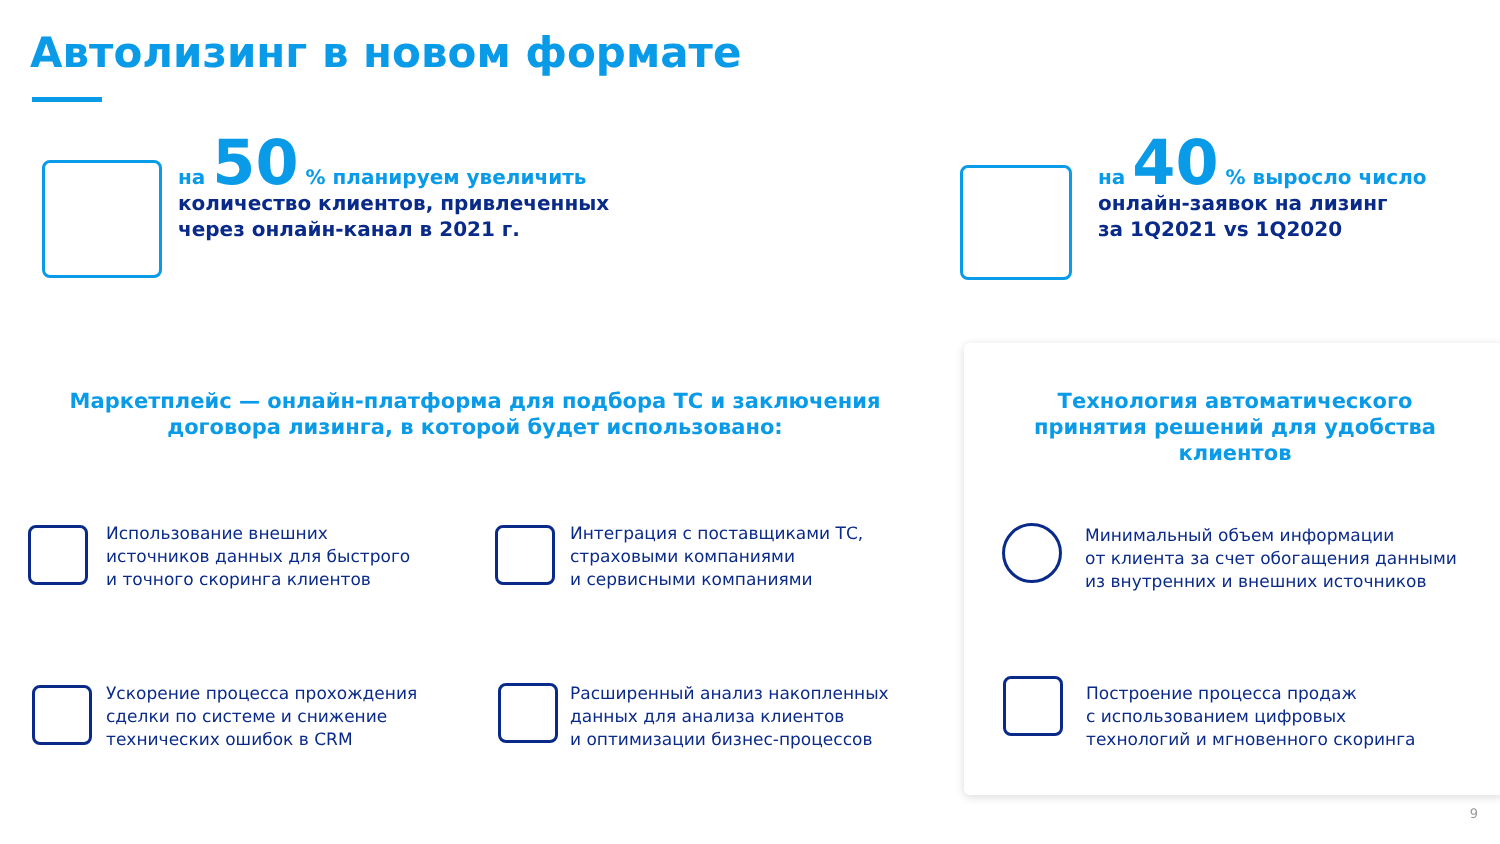Автолизинг в новом формате
на 50 % планируем увеличить
количество клиентов, привлеченных
через онлайн-канал в 2021 г.
на 40 % выросло число
онлайн-заявок на лизинг
за 1Q2021 vs 1Q2020
Маркетплейс — онлайн-платформа для подбора ТС и заключения договора лизинга, в которой будет использовано:
Технология автоматического принятия решений для удобства клиентов
Использование внешних
источников данных для быстрого
и точного скоринга клиентов
Интеграция с поставщиками ТС,
страховыми компаниями
и сервисными компаниями
Минимальный объем информации
от клиента за счет обогащения данными
из внутренних и внешних источников
Ускорение процесса прохождения
сделки по системе и снижение
технических ошибок в CRM
Расширенный анализ накопленных
данных для анализа клиентов
и оптимизации бизнес-процессов
Построение процесса продаж
с использованием цифровых
технологий и мгновенного скоринга
9